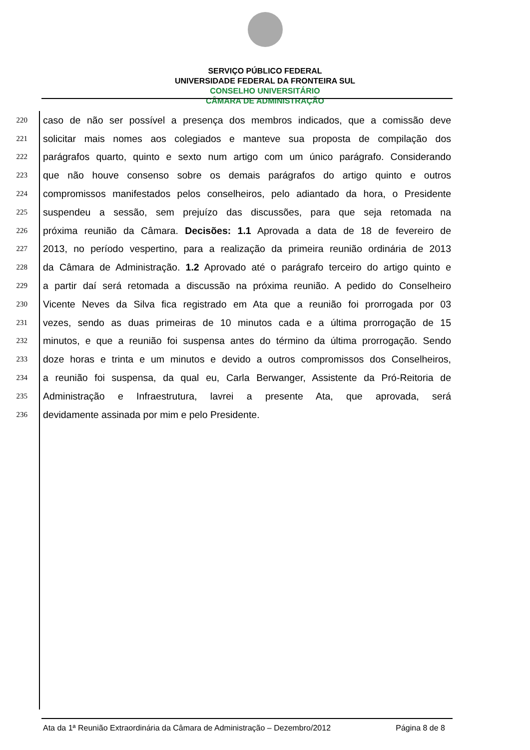SERVIÇO PÚBLICO FEDERAL
UNIVERSIDADE FEDERAL DA FRONTEIRA SUL
CONSELHO UNIVERSITÁRIO
CÂMARA DE ADMINISTRAÇÃO
220 caso de não ser possível a presença dos membros indicados, que a comissão deve
221 solicitar mais nomes aos colegiados e manteve sua proposta de compilação dos
222 parágrafos quarto, quinto e sexto num artigo com um único parágrafo. Considerando
223 que não houve consenso sobre os demais parágrafos do artigo quinto e outros
224 compromissos manifestados pelos conselheiros, pelo adiantado da hora, o Presidente
225 suspendeu a sessão, sem prejuízo das discussões, para que seja retomada na
226 próxima reunião da Câmara. Decisões: 1.1 Aprovada a data de 18 de fevereiro de
227 2013, no período vespertino, para a realização da primeira reunião ordinária de 2013
228 da Câmara de Administração. 1.2 Aprovado até o parágrafo terceiro do artigo quinto e
229 a partir daí será retomada a discussão na próxima reunião. A pedido do Conselheiro
230 Vicente Neves da Silva fica registrado em Ata que a reunião foi prorrogada por 03
231 vezes, sendo as duas primeiras de 10 minutos cada e a última prorrogação de 15
232 minutos, e que a reunião foi suspensa antes do término da última prorrogação. Sendo
233 doze horas e trinta e um minutos e devido a outros compromissos dos Conselheiros,
234 a reunião foi suspensa, da qual eu, Carla Berwanger, Assistente da Pró-Reitoria de
235 Administração e Infraestrutura, lavrei a presente Ata, que aprovada, será
236 devidamente assinada por mim e pelo Presidente.
Ata da 1ª Reunião Extraordinária da Câmara de Administração – Dezembro/2012 Página 8 de 8